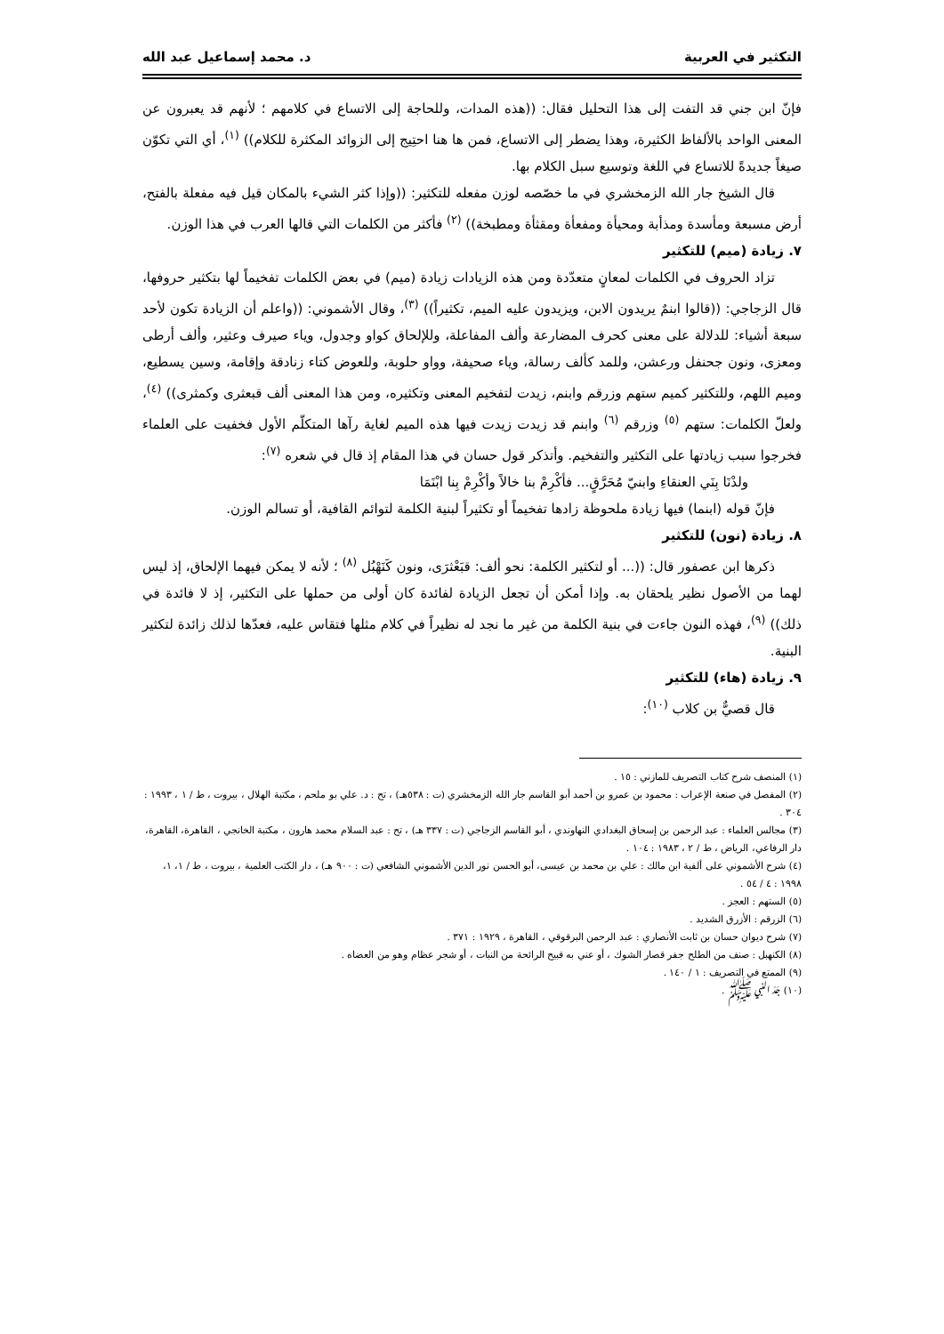التكثير في العربية د. محمد إسماعيل عبد الله
فإنّ ابن جني قد التفت إلى هذا التحليل فقال: ((هذه المدات، وللحاجة إلى الاتساع في كلامهم ؛ لأنهم قد يعبرون عن المعنى الواحد بالألفاظ الكثيرة، وهذا يضطر إلى الاتساع، فمن ها هنا احتِيج إلى الزوائد المكثرة للكلام)) <sup>(١)</sup>، أي التي تكوّن صيغاً جديدةً للاتساع في اللغة وتوسيع سبل الكلام بها.
قال الشيخ جار الله الزمخشري في ما خصّصه لوزن مفعله للتكثير: ((وإذا كثر الشيء بالمكان قيل فيه مفعلة بالفتح، أرض مسبعة ومأسدة ومذأبة ومحيأة ومفعأة ومقثأة ومطبخة)) <sup>(٢)</sup> فأكثر من الكلمات التي قالها العرب في هذا الوزن.
٧. زيادة (ميم) للتكثير
تزاد الحروف في الكلمات لمعانٍ متعدّدة ومن هذه الزيادات زيادة (ميم) في بعض الكلمات تفخيماً لها بتكثير حروفها، قال الزجاجي: ((قالوا ابنمٌ يريدون الابن، ويزيدون عليه الميم، تكثيراً)) <sup>(٣)</sup>، وقال الأشموني: ((واعلم أن الزيادة تكون لأحد سبعة أشياء: للدلالة على معنى كحرف المضارعة وألف المفاعلة، وللإلحاق كواو وجدول، وياء صيرف وعثير، وألف أرطى ومعزى، ونون جحنفل ورعشن، وللمد كألف رسالة، وياء صحيفة، وواو حلوبة، وللعوض كتاء زنادقة وإقامة، وسين يسطيع، وميم اللهم، وللتكثير كميم ستهم وزرقم وابنم، زيدت لتفخيم المعنى وتكثيره، ومن هذا المعنى ألف قبعثرى وكمثرى)) <sup>(٤)</sup>، ولعلّ الكلمات: ستهم <sup>(٥)</sup> وزرقم <sup>(٦)</sup> وابنم قد زيدت زيدت فيها هذه الميم لغاية رآها المتكلّم الأول فخفيت على العلماء فخرجوا سبب زيادتها على التكثير والتفخيم. وأتذكر قول حسان في هذا المقام إذ قال في شعره <sup>(٧)</sup>:
ولدْنَا بِنَي العنقاءِ وابنيّ مُحَرَّقٍ... فأكْرِمْ بنا خالاً وأكْرِمْ بِنا ابْنَمَا
فإنّ قوله (ابنما) فيها زيادة ملحوظة زادها تفخيماً أو تكثيراً لبنية الكلمة لتوائم القافية، أو تسالم الوزن.
٨. زيادة (نون) للتكثير
ذكرها ابن عصفور قال: ((... أو لتكثير الكلمة: نحو ألف: قبَعْثرَى، ونون كَنَهْبُل <sup>(٨)</sup> ؛ لأنه لا يمكن فيهما الإلحاق، إذ ليس لهما من الأصول نظير يلحقان به. وإذا أمكن أن تجعل الزيادة لفائدة كان أولى من حملها على التكثير، إذ لا فائدة في ذلك)) <sup>(٩)</sup>، فهذه النون جاءت في بنية الكلمة من غير ما نجد له نظيراً في كلام مثلها فتقاس عليه، فعدّها لذلك زائدة لتكثير البنية.
٩. زيادة (هاء) للتكثير
قال قصيٌّ بن كلاب <sup>(١٠)</sup>:
(١) المنصف شرح كتاب التصريف للمازني : ١٥ .
(٢) المفصل في صنعة الإعراب : محمود بن عمرو بن أحمد أبو القاسم جار الله الزمخشري (ت : ٥٣٨هـ) ، تح : د. علي بو ملحم ، مكتبة الهلال ، بيروت ، ط / ١ ، ١٩٩٣ : ٣٠٤ .
(٣) مجالس العلماء : عبد الرحمن بن إسحاق البغدادي النهاوندي ، أبو القاسم الزجاجي (ت : ٣٣٧ هـ) ، تح : عبد السلام محمد هارون ، مكتبة الخانجي ، القاهرة، القاهرة، دار الرفاعي، الرياض ، ط / ٢ ، ١٩٨٣ : ١٠٤ .
(٤) شرح الأشموني على ألفية ابن مالك : علي بن محمد بن عيسى، أبو الحسن نور الدين الأشموني الشافعي (ت : ٩٠٠ هـ) ، دار الكتب العلمية ، بيروت ، ط / ١، ١، ١٩٩٨ : ٤ / ٥٤ .
(٥) الستهم : العجز .
(٦) الزرقم : الأزرق الشديد .
(٧) شرح ديوان حسان بن ثابت الأنصاري : عبد الرحمن البرقوقي ، القاهرة ، ١٩٢٩ : ٣٧١ .
(٨) الكنهبل : صنف من الطلح جفر قصار الشوك ، أو عني به قبيح الرائحة من النبات ، أو شجر عظام وهو من العضاه .
(٩) الممتع في التصريف : ١ / ١٤٠ .
(١٠) جَدّ النبي ﷺ .